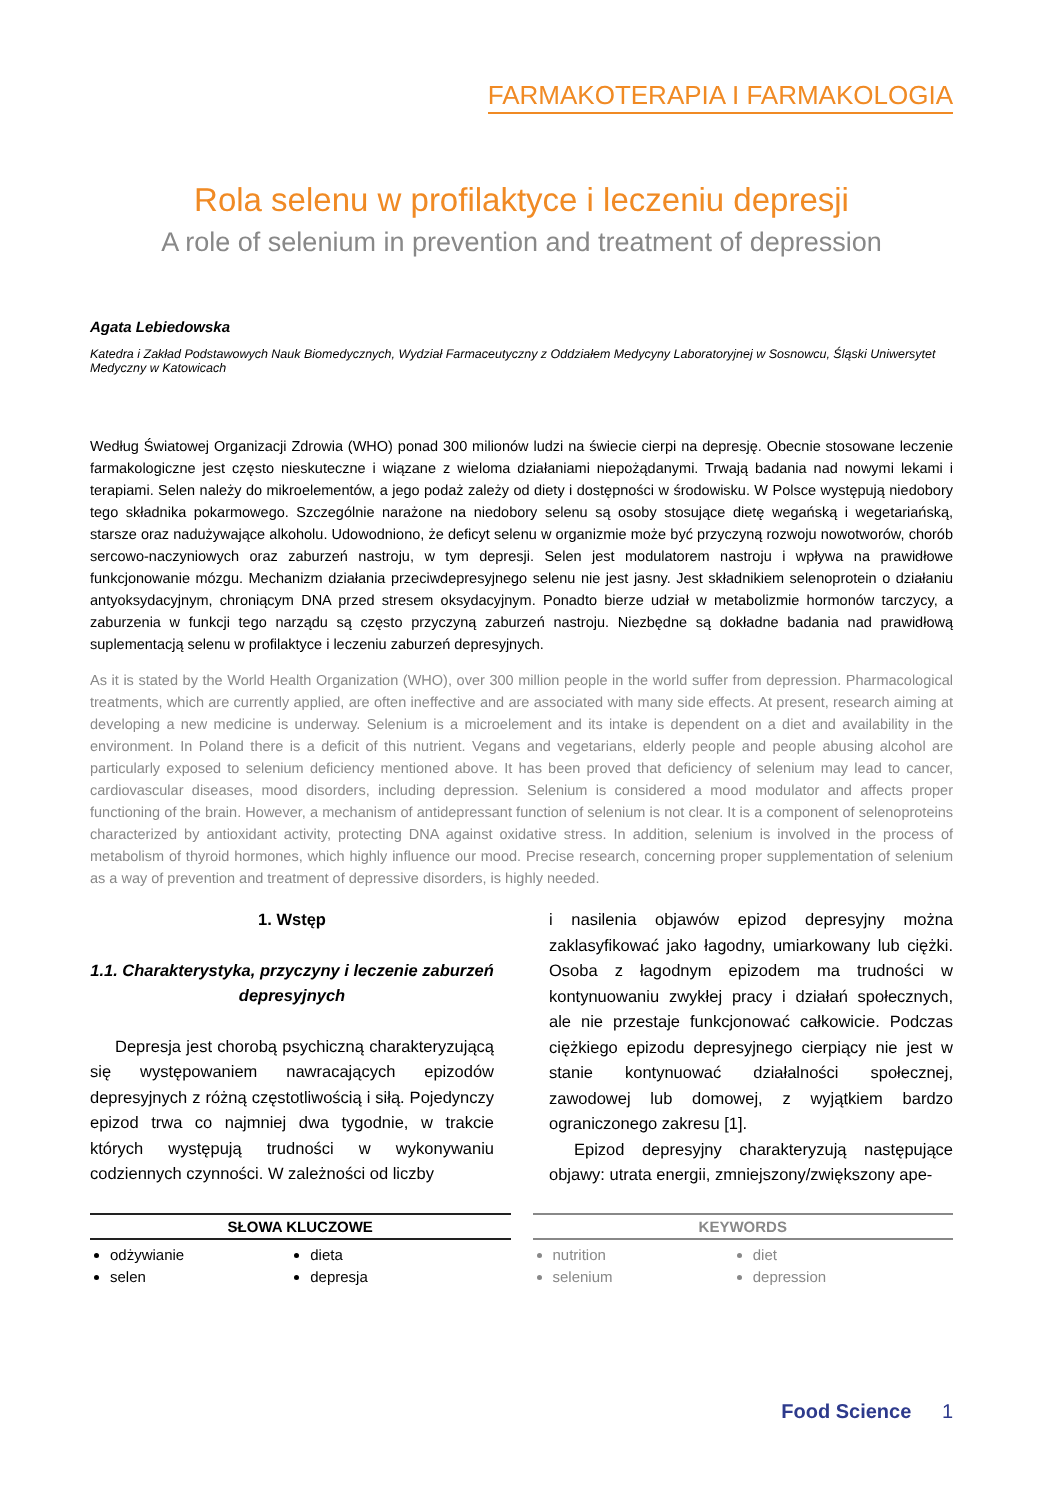FARMAKOTERAPIA I FARMAKOLOGIA
Rola selenu w profilaktyce i leczeniu depresji
A role of selenium in prevention and treatment of depression
Agata Lebiedowska
Katedra i Zakład Podstawowych Nauk Biomedycznych, Wydział Farmaceutyczny z Oddziałem Medycyny Laboratoryjnej w Sosnowcu, Śląski Uniwersytet Medyczny w Katowicach
Według Światowej Organizacji Zdrowia (WHO) ponad 300 milionów ludzi na świecie cierpi na depresję. Obecnie stosowane leczenie farmakologiczne jest często nieskuteczne i wiązane z wieloma działaniami niepożądanymi. Trwają badania nad nowymi lekami i terapiami. Selen należy do mikroelementów, a jego podaż zależy od diety i dostępności w środowisku. W Polsce występują niedobory tego składnika pokarmowego. Szczególnie narażone na niedobory selenu są osoby stosujące dietę wegańską i wegetariańską, starsze oraz nadużywające alkoholu. Udowodniono, że deficyt selenu w organizmie może być przyczyną rozwoju nowotworów, chorób sercowo-naczyniowych oraz zaburzeń nastroju, w tym depresji. Selen jest modulatorem nastroju i wpływa na prawidłowe funkcjonowanie mózgu. Mechanizm działania przeciwdepresyjnego selenu nie jest jasny. Jest składnikiem selenoprotein o działaniu antyoksydacyjnym, chroniącym DNA przed stresem oksydacyjnym. Ponadto bierze udział w metabolizmie hormonów tarczycy, a zaburzenia w funkcji tego narządu są często przyczyną zaburzeń nastroju. Niezbędne są dokładne badania nad prawidłową suplementacją selenu w profilaktyce i leczeniu zaburzeń depresyjnych.
As it is stated by the World Health Organization (WHO), over 300 million people in the world suffer from depression. Pharmacological treatments, which are currently applied, are often ineffective and are associated with many side effects. At present, research aiming at developing a new medicine is underway. Selenium is a microelement and its intake is dependent on a diet and availability in the environment. In Poland there is a deficit of this nutrient. Vegans and vegetarians, elderly people and people abusing alcohol are particularly exposed to selenium deficiency mentioned above. It has been proved that deficiency of selenium may lead to cancer, cardiovascular diseases, mood disorders, including depression. Selenium is considered a mood modulator and affects proper functioning of the brain. However, a mechanism of antidepressant function of selenium is not clear. It is a component of selenoproteins characterized by antioxidant activity, protecting DNA against oxidative stress. In addition, selenium is involved in the process of metabolism of thyroid hormones, which highly influence our mood. Precise research, concerning proper supplementation of selenium as a way of prevention and treatment of depressive disorders, is highly needed.
1. Wstęp
1.1. Charakterystyka, przyczyny i leczenie zaburzeń depresyjnych
Depresja jest chorobą psychiczną charakteryzującą się występowaniem nawracających epizodów depresyjnych z różną częstotliwością i siłą. Pojedynczy epizod trwa co najmniej dwa tygodnie, w trakcie których występują trudności w wykonywaniu codziennych czynności. W zależności od liczby
i nasilenia objawów epizod depresyjny można zaklasyfikować jako łagodny, umiarkowany lub ciężki. Osoba z łagodnym epizodem ma trudności w kontynuowaniu zwykłej pracy i działań społecznych, ale nie przestaje funkcjonować całkowicie. Podczas ciężkiego epizodu depresyjnego cierpiący nie jest w stanie kontynuować działalności społecznej, zawodowej lub domowej, z wyjątkiem bardzo ograniczonego zakresu [1].
Epizod depresyjny charakteryzują następujące objawy: utrata energii, zmniejszony/zwiększony ape-
SŁOWA KLUCZOWE
odżywianie
dieta
selen
depresja
KEYWORDS
nutrition
diet
selenium
depression
Food Science 1